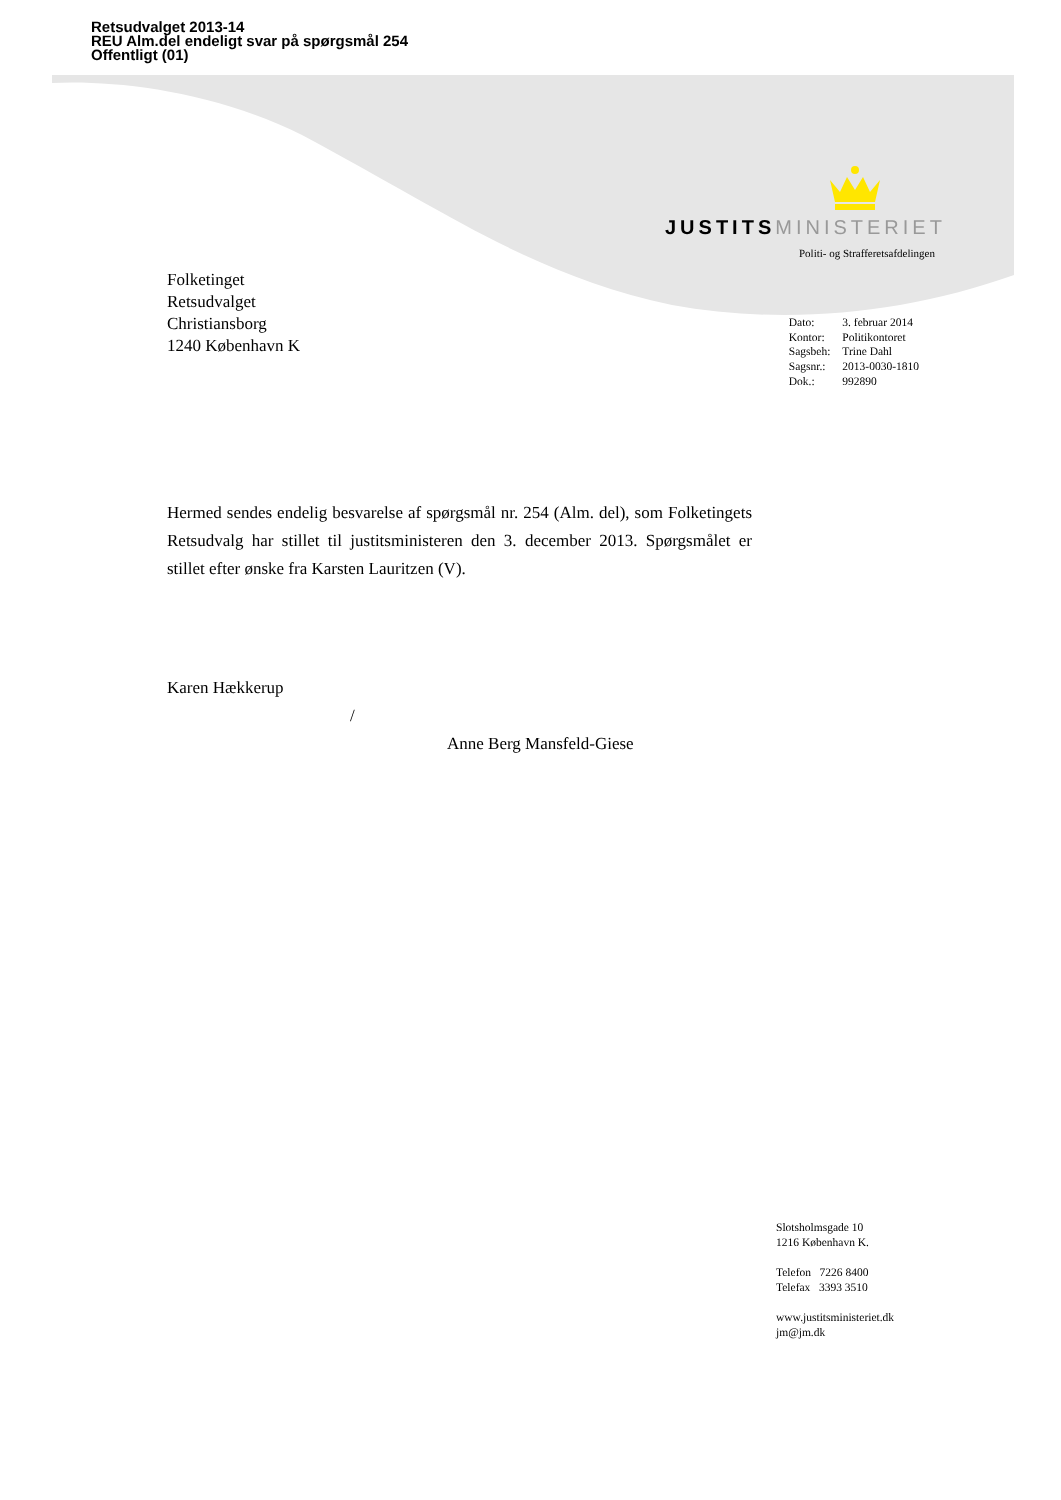Retsudvalget 2013-14
REU Alm.del endeligt svar på spørgsmål 254
Offentligt (01)
JUSTITS MINISTERIET
Politi- og Strafferetsafdelingen
Folketinget
Retsudvalget
Christiansborg
1240 København K
| Dato: | 3. februar 2014 |
| Kontor: | Politikontoret |
| Sagsbeh: | Trine Dahl |
| Sagsnr.: | 2013-0030-1810 |
| Dok.: | 992890 |
Hermed sendes endelig besvarelse af spørgsmål nr. 254 (Alm. del), som Folketingets Retsudvalg har stillet til justitsministeren den 3. december 2013. Spørgsmålet er stillet efter ønske fra Karsten Lauritzen (V).
Karen Hækkerup
/
Anne Berg Mansfeld-Giese
Slotsholmsgade 10
1216 København K.
Telefon 7226 8400
Telefax 3393 3510
www.justitsministeriet.dk
jm@jm.dk